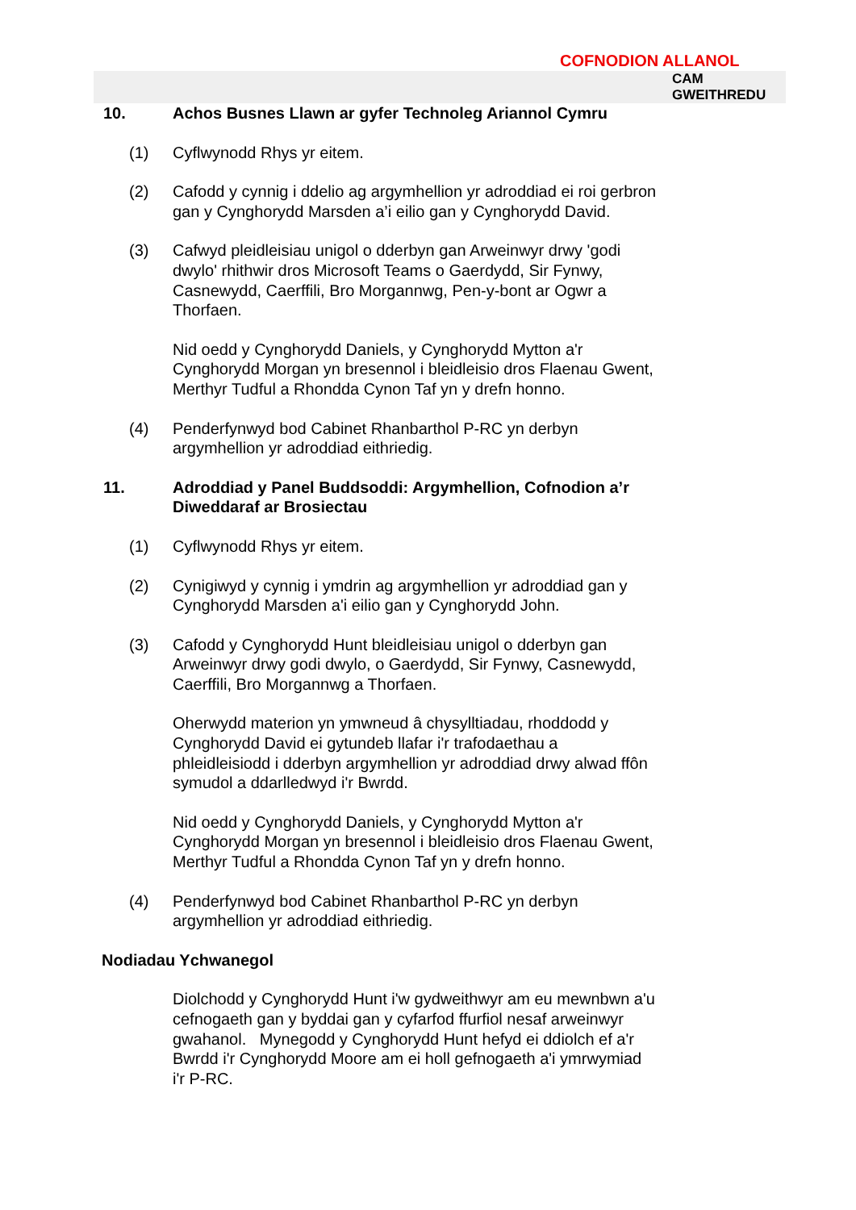COFNODION ALLANOL
CAM
GWEITHREDU
10. Achos Busnes Llawn ar gyfer Technoleg Ariannol Cymru
(1) Cyflwynodd Rhys yr eitem.
(2) Cafodd y cynnig i ddelio ag argymhellion yr adroddiad ei roi gerbron gan y Cynghorydd Marsden a’i eilio gan y Cynghorydd David.
(3) Cafwyd pleidleisiau unigol o dderbyn gan Arweinwyr drwy 'godi dwylo' rhithwir dros Microsoft Teams o Gaerdydd, Sir Fynwy, Casnewydd, Caerffili, Bro Morgannwg, Pen-y-bont ar Ogwr a Thorfaen.
Nid oedd y Cynghorydd Daniels, y Cynghorydd Mytton a'r Cynghorydd Morgan yn bresennol i bleidleisio dros Flaenau Gwent, Merthyr Tudful a Rhondda Cynon Taf yn y drefn honno.
(4) Penderfynwyd bod Cabinet Rhanbarthol P-RC yn derbyn argymhellion yr adroddiad eithriedig.
11. Adroddiad y Panel Buddsoddi: Argymhellion, Cofnodion a’r Diweddaraf ar Brosiectau
(1) Cyflwynodd Rhys yr eitem.
(2) Cynigiwyd y cynnig i ymdrin ag argymhellion yr adroddiad gan y Cynghorydd Marsden a'i eilio gan y Cynghorydd John.
(3) Cafodd y Cynghorydd Hunt bleidleisiau unigol o dderbyn gan Arweinwyr drwy godi dwylo, o Gaerdydd, Sir Fynwy, Casnewydd, Caerffili, Bro Morgannwg a Thorfaen.
Oherwydd materion yn ymwneud â chysylltiadau, rhoddodd y Cynghorydd David ei gytundeb llafar i'r trafodaethau a phleidleisiodd i dderbyn argymhellion yr adroddiad drwy alwad ffôn symudol a ddarlledwyd i'r Bwrdd.
Nid oedd y Cynghorydd Daniels, y Cynghorydd Mytton a'r Cynghorydd Morgan yn bresennol i bleidleisio dros Flaenau Gwent, Merthyr Tudful a Rhondda Cynon Taf yn y drefn honno.
(4) Penderfynwyd bod Cabinet Rhanbarthol P-RC yn derbyn argymhellion yr adroddiad eithriedig.
Nodiadau Ychwanegol
Diolchodd y Cynghorydd Hunt i'w gydweithwyr am eu mewnbwn a'u cefnogaeth gan y byddai gan y cyfarfod ffurfiol nesaf arweinwyr gwahanol. Mynegodd y Cynghorydd Hunt hefyd ei ddiolch ef a'r Bwrdd i'r Cynghorydd Moore am ei holl gefnogaeth a'i ymrwymiad i'r P-RC.